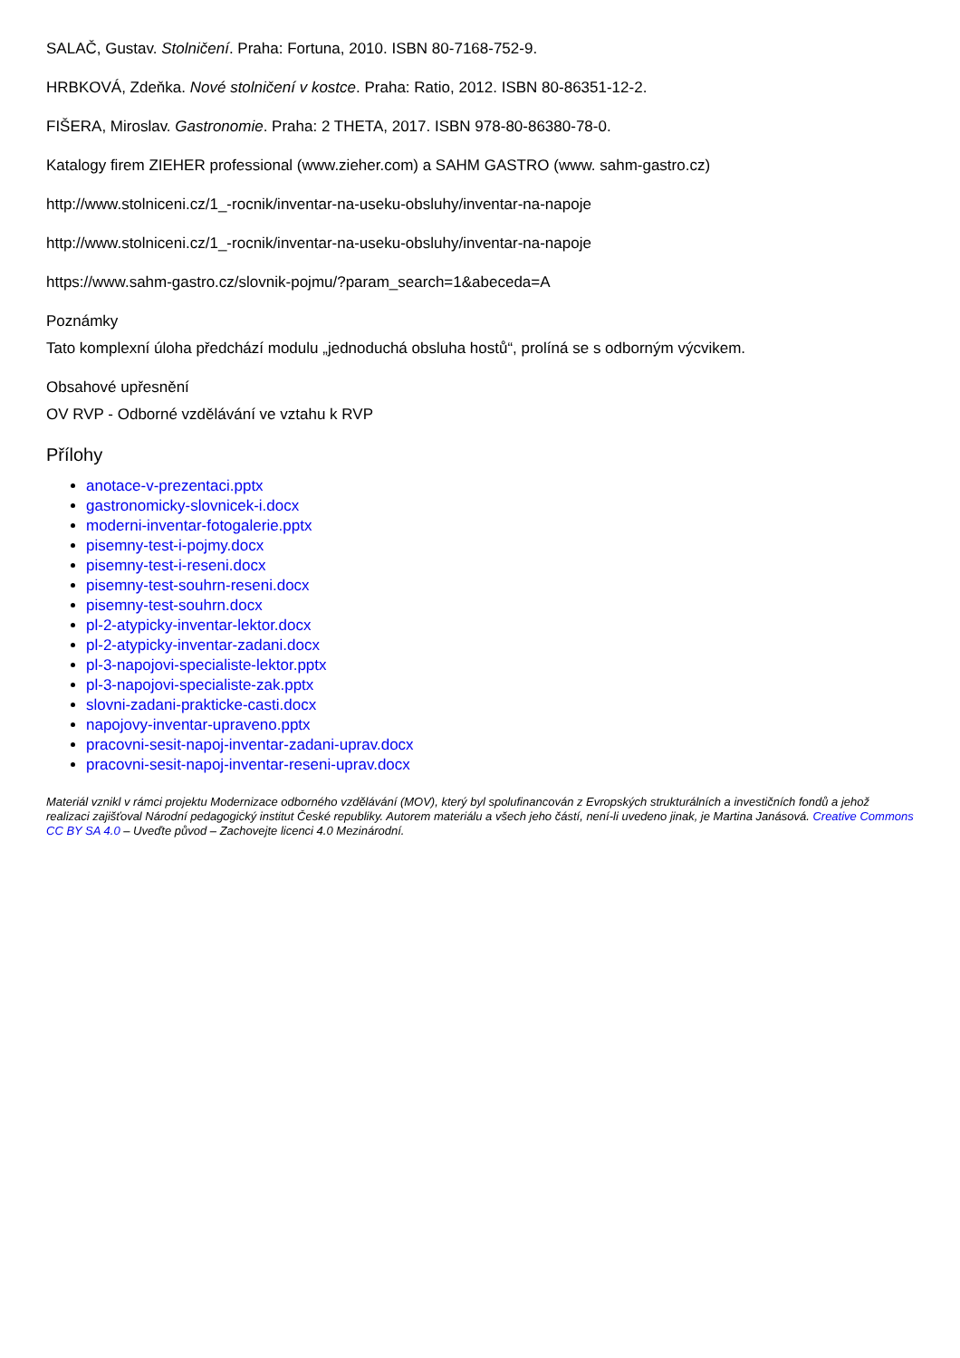SALAČ, Gustav. Stolničení. Praha: Fortuna, 2010. ISBN 80-7168-752-9.
HRBKOVÁ, Zdeňka. Nové stolničení v kostce. Praha: Ratio, 2012. ISBN 80-86351-12-2.
FIŠERA, Miroslav. Gastronomie. Praha: 2 THETA, 2017. ISBN 978-80-86380-78-0.
Katalogy firem ZIEHER professional (www.zieher.com) a SAHM GASTRO (www. sahm-gastro.cz)
http://www.stolniceni.cz/1_-rocnik/inventar-na-useku-obsluhy/inventar-na-napoje
http://www.stolniceni.cz/1_-rocnik/inventar-na-useku-obsluhy/inventar-na-napoje
https://www.sahm-gastro.cz/slovnik-pojmu/?param_search=1&abeceda=A
Poznámky
Tato komplexní úloha předchází modulu „jednoduchá obsluha hostů“, prolíná se s odborným výcvikem.
Obsahové upřesnění
OV RVP - Odborné vzdělávání ve vztahu k RVP
Přílohy
anotace-v-prezentaci.pptx
gastronomicky-slovnicek-i.docx
moderni-inventar-fotogalerie.pptx
pisemny-test-i-pojmy.docx
pisemny-test-i-reseni.docx
pisemny-test-souhrn-reseni.docx
pisemny-test-souhrn.docx
pl-2-atypicky-inventar-lektor.docx
pl-2-atypicky-inventar-zadani.docx
pl-3-napojovi-specialiste-lektor.pptx
pl-3-napojovi-specialiste-zak.pptx
slovni-zadani-prakticke-casti.docx
napojovy-inventar-upraveno.pptx
pracovni-sesit-napoj-inventar-zadani-uprav.docx
pracovni-sesit-napoj-inventar-reseni-uprav.docx
Materiál vznikl v rámci projektu Modernizace odborného vzdělávání (MOV), který byl spolufinancován z Evropských strukturálních a investičních fondů a jehož realizaci zajišťoval Národní pedagogický institut České republiky. Autorem materiálu a všech jeho částí, není-li uvedeno jinak, je Martina Janásová. Creative Commons CC BY SA 4.0 – Uveďte původ – Zachovejte licenci 4.0 Mezinárodní.